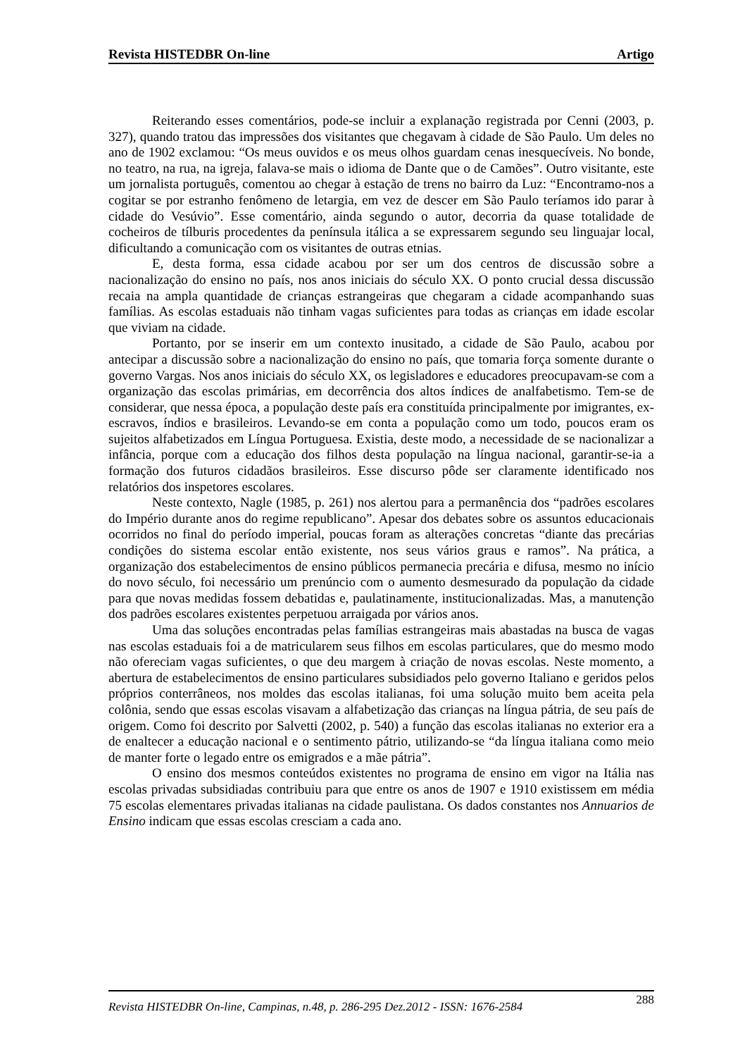Revista HISTEDBR On-line Artigo
Reiterando esses comentários, pode-se incluir a explanação registrada por Cenni (2003, p. 327), quando tratou das impressões dos visitantes que chegavam à cidade de São Paulo. Um deles no ano de 1902 exclamou: “Os meus ouvidos e os meus olhos guardam cenas inesquecíveis. No bonde, no teatro, na rua, na igreja, falava-se mais o idioma de Dante que o de Camões”. Outro visitante, este um jornalista português, comentou ao chegar à estação de trens no bairro da Luz: “Encontramo-nos a cogitar se por estranho fenômeno de letargia, em vez de descer em São Paulo teríamos ido parar à cidade do Vesúvio”. Esse comentário, ainda segundo o autor, decorria da quase totalidade de cocheiros de tílburis procedentes da península itálica a se expressarem segundo seu linguajar local, dificultando a comunicação com os visitantes de outras etnias.
E, desta forma, essa cidade acabou por ser um dos centros de discussão sobre a nacionalização do ensino no país, nos anos iniciais do século XX. O ponto crucial dessa discussão recaia na ampla quantidade de crianças estrangeiras que chegaram a cidade acompanhando suas famílias. As escolas estaduais não tinham vagas suficientes para todas as crianças em idade escolar que viviam na cidade.
Portanto, por se inserir em um contexto inusitado, a cidade de São Paulo, acabou por antecipar a discussão sobre a nacionalização do ensino no país, que tomaria força somente durante o governo Vargas. Nos anos iniciais do século XX, os legisladores e educadores preocupavam-se com a organização das escolas primárias, em decorrência dos altos índices de analfabetismo. Tem-se de considerar, que nessa época, a população deste país era constituída principalmente por imigrantes, ex-escravos, índios e brasileiros. Levando-se em conta a população como um todo, poucos eram os sujeitos alfabetizados em Língua Portuguesa. Existia, deste modo, a necessidade de se nacionalizar a infância, porque com a educação dos filhos desta população na língua nacional, garantir-se-ia a formação dos futuros cidadãos brasileiros. Esse discurso pôde ser claramente identificado nos relatórios dos inspetores escolares.
Neste contexto, Nagle (1985, p. 261) nos alertou para a permanência dos “padrões escolares do Império durante anos do regime republicano”. Apesar dos debates sobre os assuntos educacionais ocorridos no final do período imperial, poucas foram as alterações concretas “diante das precárias condições do sistema escolar então existente, nos seus vários graus e ramos”. Na prática, a organização dos estabelecimentos de ensino públicos permanecia precária e difusa, mesmo no início do novo século, foi necessário um prenúncio com o aumento desmesurado da população da cidade para que novas medidas fossem debatidas e, paulatinamente, institucionalizadas. Mas, a manutenção dos padrões escolares existentes perpetuou arraigada por vários anos.
Uma das soluções encontradas pelas famílias estrangeiras mais abastadas na busca de vagas nas escolas estaduais foi a de matricularem seus filhos em escolas particulares, que do mesmo modo não ofereciam vagas suficientes, o que deu margem à criação de novas escolas. Neste momento, a abertura de estabelecimentos de ensino particulares subsidiados pelo governo Italiano e geridos pelos próprios conterrâneos, nos moldes das escolas italianas, foi uma solução muito bem aceita pela colônia, sendo que essas escolas visavam a alfabetização das crianças na língua pátria, de seu país de origem. Como foi descrito por Salvetti (2002, p. 540) a função das escolas italianas no exterior era a de enaltecer a educação nacional e o sentimento pátrio, utilizando-se “da língua italiana como meio de manter forte o legado entre os emigrados e a mãe pátria”.
O ensino dos mesmos conteúdos existentes no programa de ensino em vigor na Itália nas escolas privadas subsidiadas contribuiu para que entre os anos de 1907 e 1910 existissem em média 75 escolas elementares privadas italianas na cidade paulistana. Os dados constantes nos Annuarios de Ensino indicam que essas escolas cresciam a cada ano.
Revista HISTEDBR On-line, Campinas, n.48, p. 286-295 Dez.2012 - ISSN: 1676-2584 288